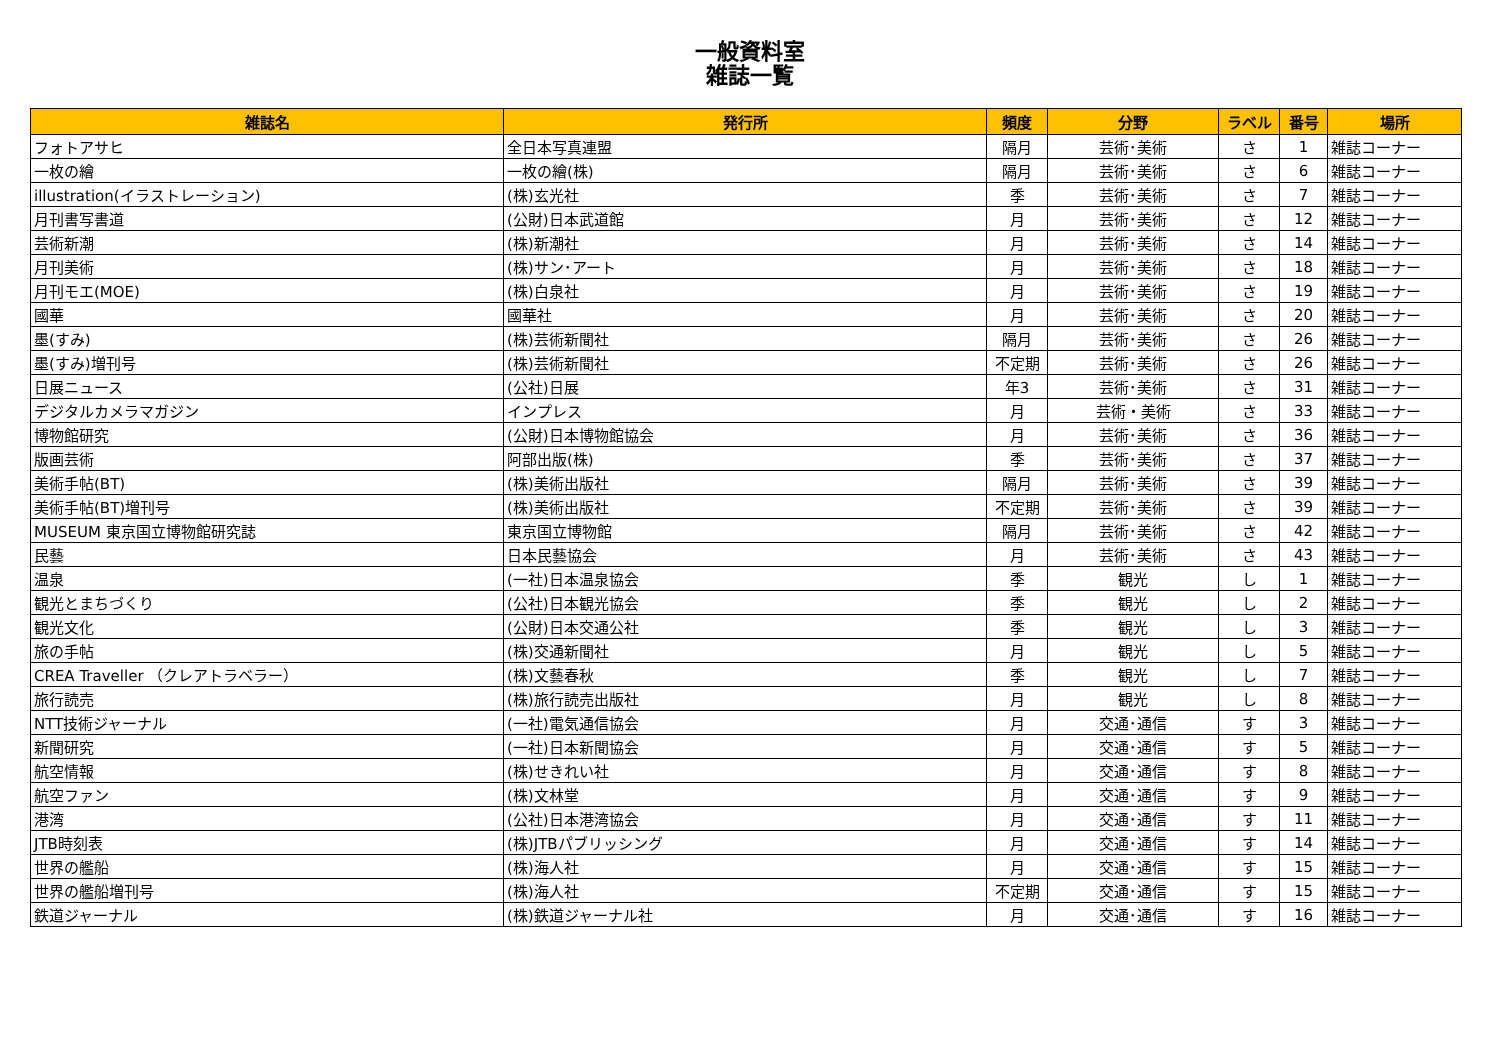一般資料室
雑誌一覧
| 雑誌名 | 発行所 | 頻度 | 分野 | ラベル | 番号 | 場所 |
| --- | --- | --- | --- | --- | --- | --- |
| フォトアサヒ | 全日本写真連盟 | 隔月 | 芸術･美術 | さ | 1 | 雑誌コーナー |
| 一枚の繪 | 一枚の繪(株) | 隔月 | 芸術･美術 | さ | 6 | 雑誌コーナー |
| illustration(イラストレーション) | (株)玄光社 | 季 | 芸術･美術 | さ | 7 | 雑誌コーナー |
| 月刊書写書道 | (公財)日本武道館 | 月 | 芸術･美術 | さ | 12 | 雑誌コーナー |
| 芸術新潮 | (株)新潮社 | 月 | 芸術･美術 | さ | 14 | 雑誌コーナー |
| 月刊美術 | (株)サン･アート | 月 | 芸術･美術 | さ | 18 | 雑誌コーナー |
| 月刊モエ(MOE) | (株)白泉社 | 月 | 芸術･美術 | さ | 19 | 雑誌コーナー |
| 國華 | 國華社 | 月 | 芸術･美術 | さ | 20 | 雑誌コーナー |
| 墨(すみ) | (株)芸術新聞社 | 隔月 | 芸術･美術 | さ | 26 | 雑誌コーナー |
| 墨(すみ)増刊号 | (株)芸術新聞社 | 不定期 | 芸術･美術 | さ | 26 | 雑誌コーナー |
| 日展ニュース | (公社)日展 | 年3 | 芸術･美術 | さ | 31 | 雑誌コーナー |
| デジタルカメラマガジン | インプレス | 月 | 芸術・美術 | さ | 33 | 雑誌コーナー |
| 博物館研究 | (公財)日本博物館協会 | 月 | 芸術･美術 | さ | 36 | 雑誌コーナー |
| 版画芸術 | 阿部出版(株) | 季 | 芸術･美術 | さ | 37 | 雑誌コーナー |
| 美術手帖(BT) | (株)美術出版社 | 隔月 | 芸術･美術 | さ | 39 | 雑誌コーナー |
| 美術手帖(BT)増刊号 | (株)美術出版社 | 不定期 | 芸術･美術 | さ | 39 | 雑誌コーナー |
| MUSEUM 東京国立博物館研究誌 | 東京国立博物館 | 隔月 | 芸術･美術 | さ | 42 | 雑誌コーナー |
| 民藝 | 日本民藝協会 | 月 | 芸術･美術 | さ | 43 | 雑誌コーナー |
| 温泉 | (一社)日本温泉協会 | 季 | 観光 | し | 1 | 雑誌コーナー |
| 観光とまちづくり | (公社)日本観光協会 | 季 | 観光 | し | 2 | 雑誌コーナー |
| 観光文化 | (公財)日本交通公社 | 季 | 観光 | し | 3 | 雑誌コーナー |
| 旅の手帖 | (株)交通新聞社 | 月 | 観光 | し | 5 | 雑誌コーナー |
| CREA Traveller （クレアトラベラー） | (株)文藝春秋 | 季 | 観光 | し | 7 | 雑誌コーナー |
| 旅行読売 | (株)旅行読売出版社 | 月 | 観光 | し | 8 | 雑誌コーナー |
| NTT技術ジャーナル | (一社)電気通信協会 | 月 | 交通･通信 | す | 3 | 雑誌コーナー |
| 新聞研究 | (一社)日本新聞協会 | 月 | 交通･通信 | す | 5 | 雑誌コーナー |
| 航空情報 | (株)せきれい社 | 月 | 交通･通信 | す | 8 | 雑誌コーナー |
| 航空ファン | (株)文林堂 | 月 | 交通･通信 | す | 9 | 雑誌コーナー |
| 港湾 | (公社)日本港湾協会 | 月 | 交通･通信 | す | 11 | 雑誌コーナー |
| JTB時刻表 | (株)JTBパブリッシング | 月 | 交通･通信 | す | 14 | 雑誌コーナー |
| 世界の艦船 | (株)海人社 | 月 | 交通･通信 | す | 15 | 雑誌コーナー |
| 世界の艦船増刊号 | (株)海人社 | 不定期 | 交通･通信 | す | 15 | 雑誌コーナー |
| 鉄道ジャーナル | (株)鉄道ジャーナル社 | 月 | 交通･通信 | す | 16 | 雑誌コーナー |